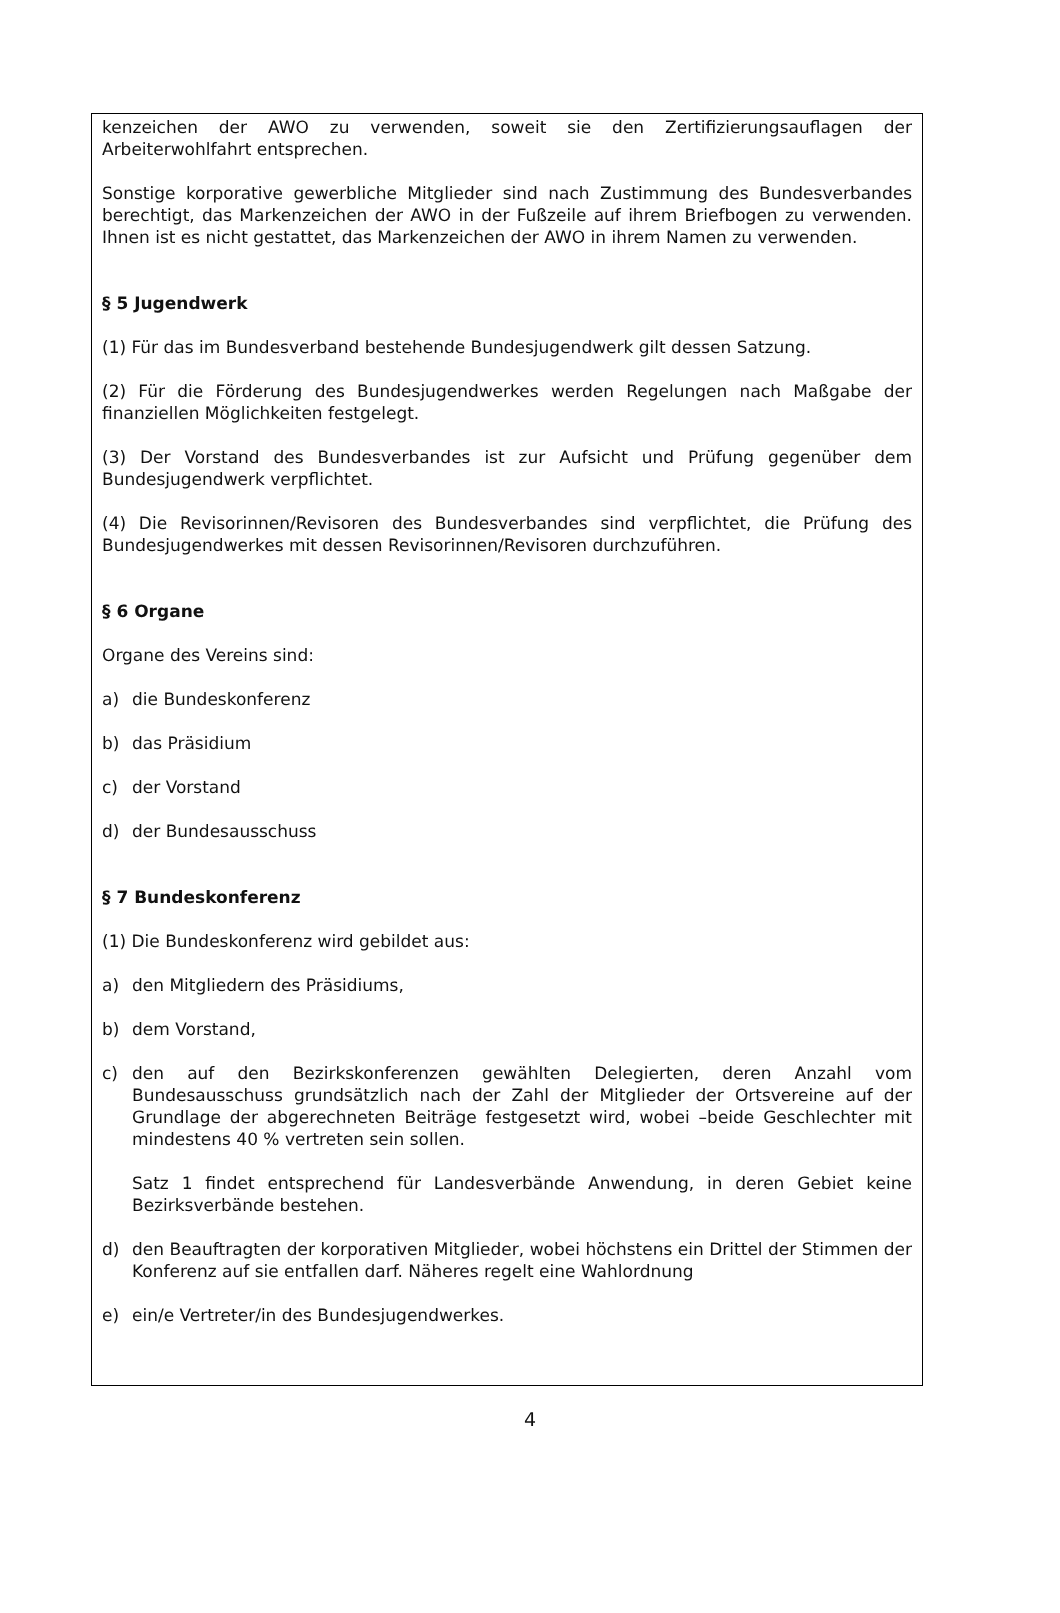kenzeichen der AWO zu verwenden, soweit sie den Zertifizierungsauflagen der Arbeiterwohlfahrt entsprechen.
Sonstige korporative gewerbliche Mitglieder sind nach Zustimmung des Bundesverbandes berechtigt, das Markenzeichen der AWO in der Fußzeile auf ihrem Briefbogen zu verwenden. Ihnen ist es nicht gestattet, das Markenzeichen der AWO in ihrem Namen zu verwenden.
§ 5 Jugendwerk
(1) Für das im Bundesverband bestehende Bundesjugendwerk gilt dessen Satzung.
(2) Für die Förderung des Bundesjugendwerkes werden Regelungen nach Maßgabe der finanziellen Möglichkeiten festgelegt.
(3) Der Vorstand des Bundesverbandes ist zur Aufsicht und Prüfung gegenüber dem Bundesjugendwerk verpflichtet.
(4) Die Revisorinnen/Revisoren des Bundesverbandes sind verpflichtet, die Prüfung des Bundesjugendwerkes mit dessen Revisorinnen/Revisoren durchzuführen.
§ 6 Organe
Organe des Vereins sind:
a) die Bundeskonferenz
b) das Präsidium
c) der Vorstand
d) der Bundesausschuss
§ 7 Bundeskonferenz
(1) Die Bundeskonferenz wird gebildet aus:
a) den Mitgliedern des Präsidiums,
b) dem Vorstand,
c) den auf den Bezirkskonferenzen gewählten Delegierten, deren Anzahl vom Bundesausschuss grundsätzlich nach der Zahl der Mitglieder der Ortsvereine auf der Grundlage der abgerechneten Beiträge festgesetzt wird, wobei –beide Geschlechter mit mindestens 40 % vertreten sein sollen.
Satz 1 findet entsprechend für Landesverbände Anwendung, in deren Gebiet keine Bezirksverbände bestehen.
d) den Beauftragten der korporativen Mitglieder, wobei höchstens ein Drittel der Stimmen der Konferenz auf sie entfallen darf. Näheres regelt eine Wahlordnung
e) ein/e Vertreter/in des Bundesjugendwerkes.
4